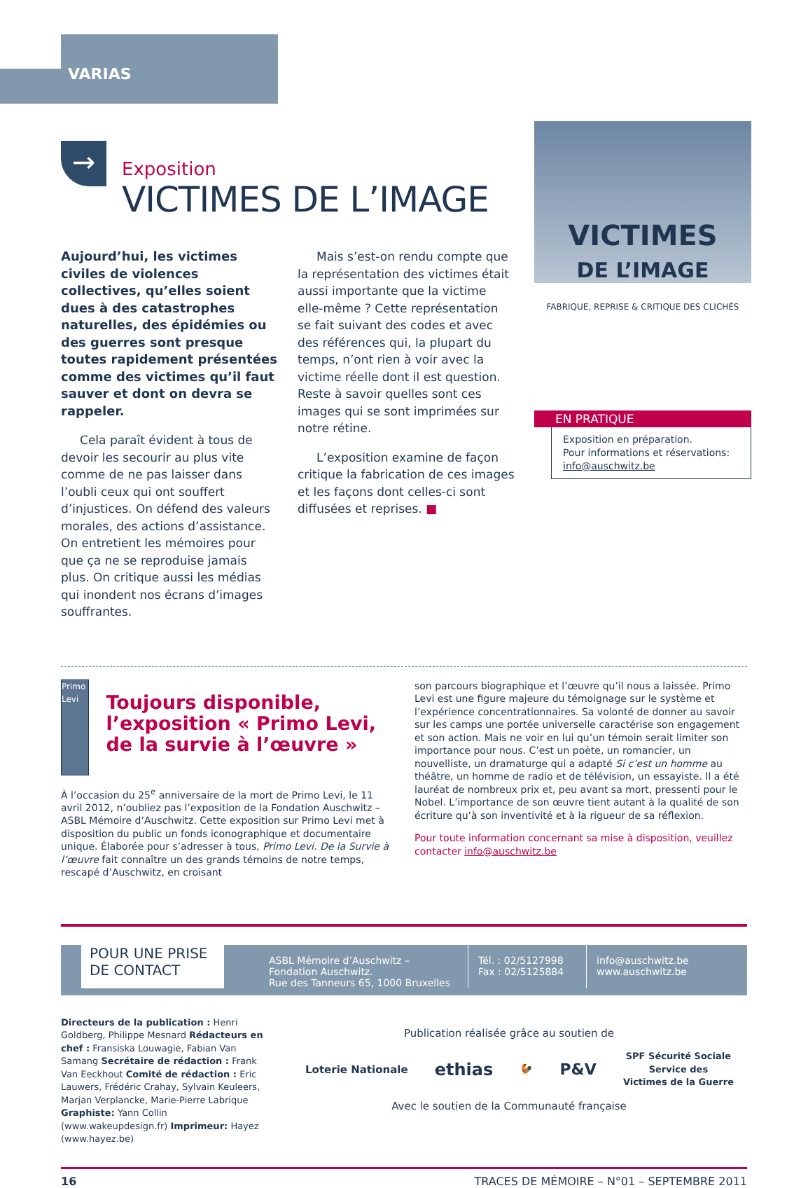VARIAS
→
Exposition
VICTIMES DE L’IMAGE
Aujourd’hui, les victimes civiles de violences collectives, qu’elles soient dues à des catastrophes naturelles, des épidémies ou des guerres sont presque toutes rapidement présentées comme des victimes qu’il faut sauver et dont on devra se rappeler.
Cela paraît évident à tous de devoir les secourir au plus vite comme de ne pas laisser dans l’oubli ceux qui ont souffert d’injustices. On défend des valeurs morales, des actions d’assistance. On entretient les mémoires pour que ça ne se reproduise jamais plus. On critique aussi les médias qui inondent nos écrans d’images souffrantes.
Mais s’est-on rendu compte que la représentation des victimes était aussi importante que la victime elle-même ? Cette représentation se fait suivant des codes et avec des références qui, la plupart du temps, n’ont rien à voir avec la victime réelle dont il est question. Reste à savoir quelles sont ces images qui se sont imprimées sur notre rétine.
L’exposition examine de façon critique la fabrication de ces images et les façons dont celles-ci sont diffusées et reprises. ■
VICTIMES
DE L’IMAGE
FABRIQUE, REPRISE & CRITIQUE DES CLICHÉS
EN PRATIQUE
Exposition en préparation.
Pour informations et réservations:
info@auschwitz.be
Primo Levi
Toujours disponible, l’exposition « Primo Levi, de la survie à l’œuvre »
À l’occasion du 25<sup>e</sup> anniversaire de la mort de Primo Levi, le 11 avril 2012, n’oubliez pas l’exposition de la Fondation Auschwitz – ASBL Mémoire d’Auschwitz. Cette exposition sur Primo Levi met à disposition du public un fonds iconographique et documentaire unique. Élaborée pour s’adresser à tous, Primo Levi. De la Survie à l’œuvre fait connaître un des grands témoins de notre temps, rescapé d’Auschwitz, en croisant
son parcours biographique et l’œuvre qu’il nous a laissée. Primo Levi est une figure majeure du témoignage sur le système et l’expérience concentrationnaires. Sa volonté de donner au savoir sur les camps une portée universelle caractérise son engagement et son action. Mais ne voir en lui qu’un témoin serait limiter son importance pour nous. C’est un poète, un romancier, un nouvelliste, un dramaturge qui a adapté Si c’est un homme au théâtre, un homme de radio et de télévision, un essayiste. Il a été lauréat de nombreux prix et, peu avant sa mort, pressenti pour le Nobel. L’importance de son œuvre tient autant à la qualité de son écriture qu’à son inventivité et à la rigueur de sa réflexion.
Pour toute information concernant sa mise à disposition, veuillez contacter info@auschwitz.be
POUR UNE PRISE DE CONTACT
ASBL Mémoire d’Auschwitz –
Fondation Auschwitz.
Rue des Tanneurs 65, 1000 Bruxelles
Tél. : 02/5127998
Fax : 02/5125884
info@auschwitz.be
www.auschwitz.be
Directeurs de la publication : Henri Goldberg, Philippe Mesnard Rédacteurs en chef : Fransiska Louwagie, Fabian Van Samang Secrétaire de rédaction : Frank Van Eeckhout Comité de rédaction : Eric Lauwers, Frédéric Crahay, Sylvain Keuleers, Marjan Verplancke, Marie-Pierre Labrique Graphiste: Yann Collin (www.wakeupdesign.fr) Imprimeur: Hayez (www.hayez.be)
Publication réalisée grâce au soutien de
Loterie Nationale ethias 🐓 P&V SPF Sécurité Sociale
Service des
Victimes de la Guerre
Avec le soutien de la Communauté française
16 TRACES DE MÉMOIRE – N°01 – SEPTEMBRE 2011